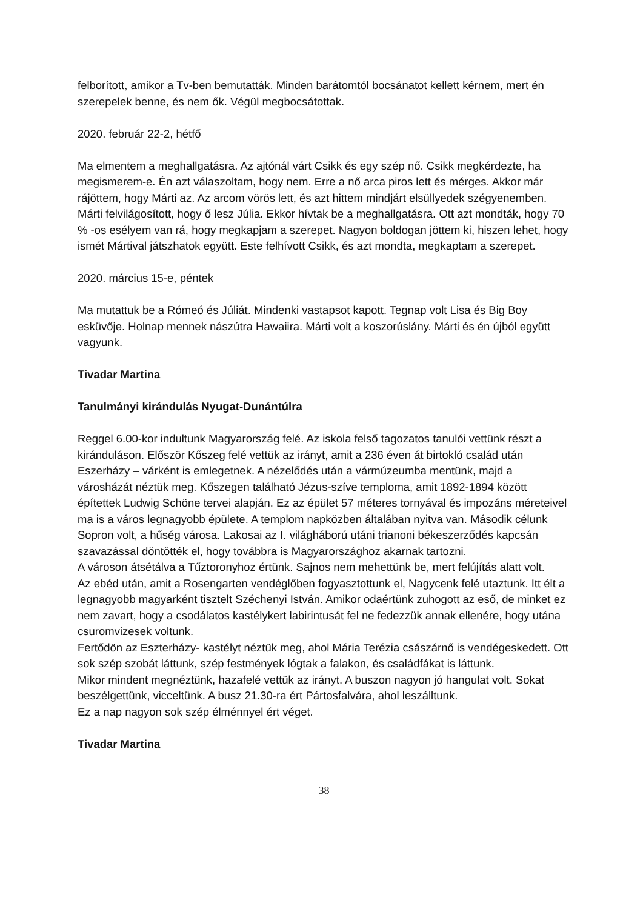felborított, amikor a Tv-ben bemutatták. Minden barátomtól bocsánatot kellett kérnem, mert én szerepelek benne, és nem ők. Végül megbocsátottak.
2020. február 22-2, hétfő
Ma elmentem a meghallgatásra. Az ajtónál várt Csikk és egy szép nő. Csikk megkérdezte, ha megismerem-e. Én azt válaszoltam, hogy nem. Erre a nő arca piros lett és mérges. Akkor már rájöttem, hogy Márti az. Az arcom vörös lett, és azt hittem mindjárt elsüllyedek szégyenemben. Márti felvilágosított, hogy ő lesz Júlia. Ekkor hívtak be a meghallgatásra. Ott azt mondták, hogy 70 % -os esélyem van rá, hogy megkapjam a szerepet. Nagyon boldogan jöttem ki, hiszen lehet, hogy ismét Mártival játszhatok együtt. Este felhívott Csikk, és azt mondta, megkaptam a szerepet.
2020. március 15-e, péntek
Ma mutattuk be a Rómeó és Júliát. Mindenki vastapsot kapott. Tegnap volt Lisa és Big Boy esküvője. Holnap mennek nászútra Hawaiira. Márti volt a koszorúslány. Márti és én újból együtt vagyunk.
Tivadar Martina
Tanulmányi kirándulás Nyugat-Dunántúlra
Reggel 6.00-kor indultunk Magyarország felé. Az iskola felső tagozatos tanulói vettünk részt a kiránduláson. Először Kőszeg felé vettük az irányt, amit a 236 éven át birtokló család után Eszerházy – várként is emlegetnek. A nézelődés után a vármúzeumba mentünk, majd a városházát néztük meg. Kőszegen található Jézus-szíve temploma, amit 1892-1894 között építettek Ludwig Schöne tervei alapján. Ez az épület 57 méteres tornyával és impozáns méreteivel ma is a város legnagyobb épülete. A templom napközben általában nyitva van. Második célunk Sopron volt, a hűség városa. Lakosai az I. világháború utáni trianoni békeszerződés kapcsán szavazással döntötték el, hogy továbbra is Magyarországhoz akarnak tartozni.
A városon átsétálva a Tűztoronyhoz értünk. Sajnos nem mehettünk be, mert felújítás alatt volt.
Az ebéd után, amit a Rosengarten vendéglőben fogyasztottunk el, Nagycenk felé utaztunk. Itt élt a legnagyobb magyarként tisztelt Széchenyi István. Amikor odaértünk zuhogott az eső, de minket ez nem zavart, hogy a csodálatos kastélykert labirintusát fel ne fedezzük annak ellenére, hogy utána csuromvizesek voltunk.
Fertődön az Eszterházy- kastélyt néztük meg, ahol Mária Terézia császárnő is vendégeskedett. Ott sok szép szobát láttunk, szép festmények lógtak a falakon, és családfákat is láttunk.
Mikor mindent megnéztünk, hazafelé vettük az irányt. A buszon nagyon jó hangulat volt. Sokat beszélgettünk, vicceltünk. A busz 21.30-ra ért Pártosfalvára, ahol leszálltunk.
Ez a nap nagyon sok szép élménnyel ért véget.
Tivadar Martina
38